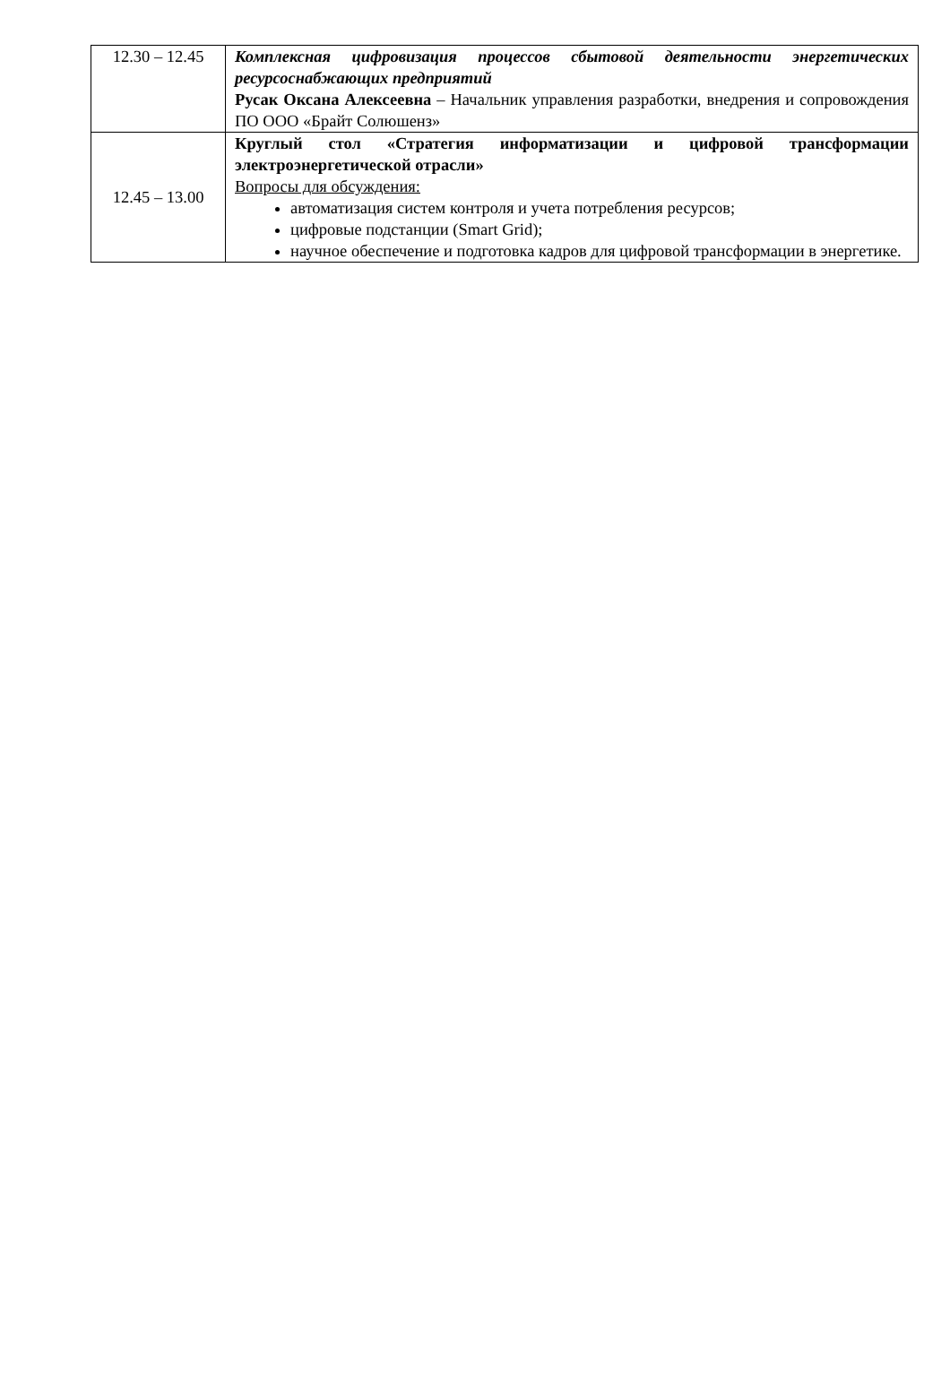| 12.30 – 12.45 | Комплексная цифровизация процессов сбытовой деятельности энергетических ресурсоснабжающих предприятий Русак Оксана Алексеевна – Начальник управления разработки, внедрения и сопровождения ПО ООО «Брайт Солюшенз» |
| 12.45 – 13.00 | Круглый стол «Стратегия информатизации и цифровой трансформации электроэнергетической отрасли» Вопросы для обсуждения: автоматизация систем контроля и учета потребления ресурсов; цифровые подстанции (Smart Grid); научное обеспечение и подготовка кадров для цифровой трансформации в энергетике. |